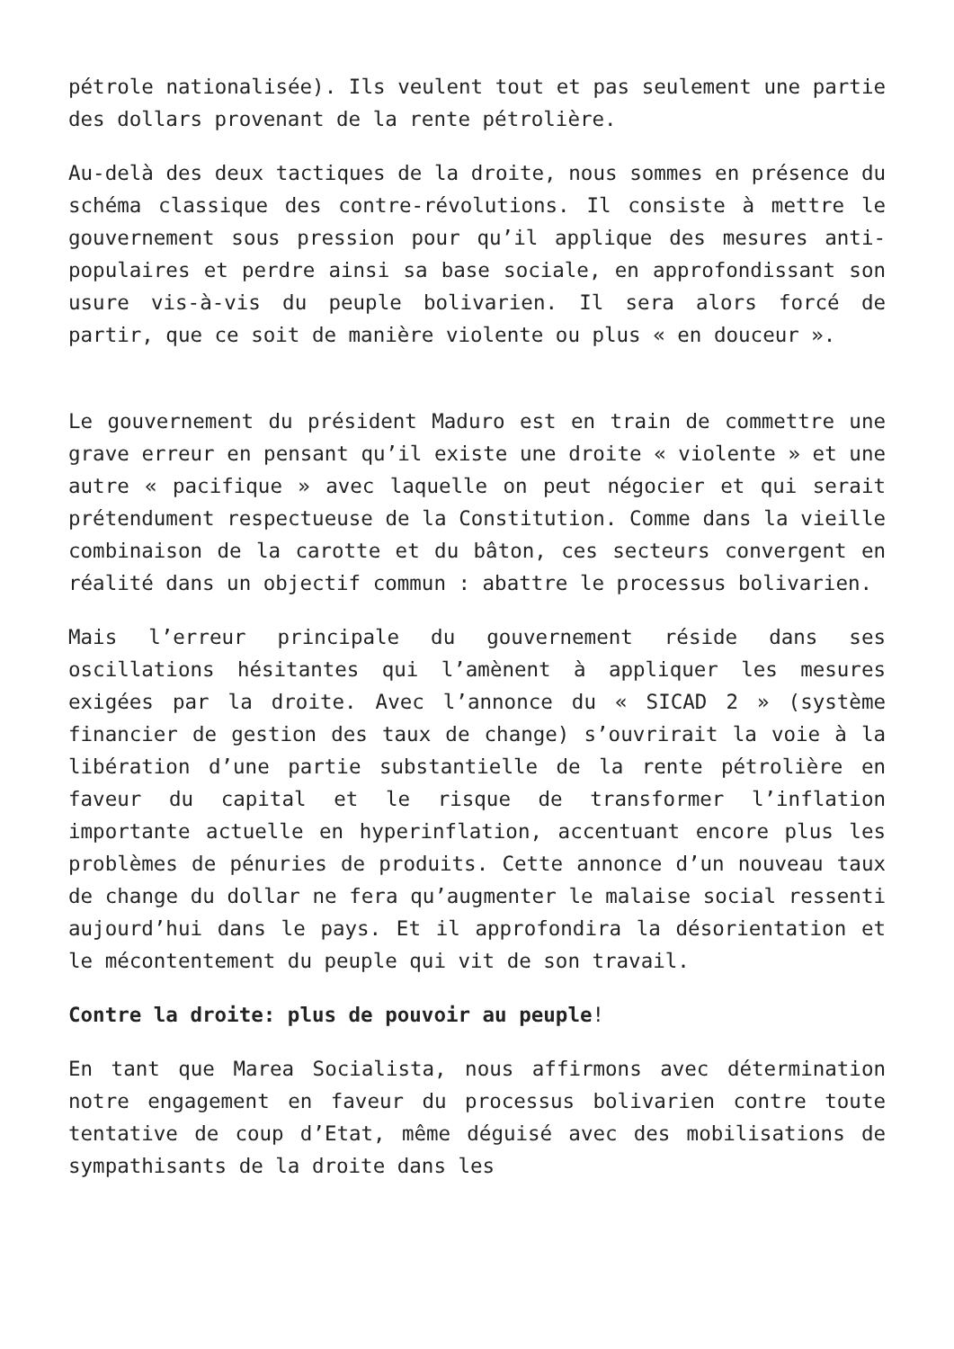pétrole nationalisée). Ils veulent tout et pas seulement une partie des dollars provenant de la rente pétrolière.
Au-delà des deux tactiques de la droite, nous sommes en présence du schéma classique des contre-révolutions. Il consiste à mettre le gouvernement sous pression pour qu’il applique des mesures anti-populaires et perdre ainsi sa base sociale, en approfondissant son usure vis-à-vis du peuple bolivarien. Il sera alors forcé de partir, que ce soit de manière violente ou plus « en douceur ».
Le gouvernement du président Maduro est en train de commettre une grave erreur en pensant qu’il existe une droite « violente » et une autre « pacifique » avec laquelle on peut négocier et qui serait prétendument respectueuse de la Constitution. Comme dans la vieille combinaison de la carotte et du bâton, ces secteurs convergent en réalité dans un objectif commun : abattre le processus bolivarien.
Mais l’erreur principale du gouvernement réside dans ses oscillations hésitantes qui l’amènent à appliquer les mesures exigées par la droite. Avec l’annonce du « SICAD 2 » (système financier de gestion des taux de change) s’ouvrirait la voie à la libération d’une partie substantielle de la rente pétrolière en faveur du capital et le risque de transformer l’inflation importante actuelle en hyperinflation, accentuant encore plus les problèmes de pénuries de produits. Cette annonce d’un nouveau taux de change du dollar ne fera qu’augmenter le malaise social ressenti aujourd’hui dans le pays. Et il approfondira la désorientation et le mécontentement du peuple qui vit de son travail.
Contre la droite: plus de pouvoir au peuple!
En tant que Marea Socialista, nous affirmons avec détermination notre engagement en faveur du processus bolivarien contre toute tentative de coup d’Etat, même déguisé avec des mobilisations de sympathisants de la droite dans les